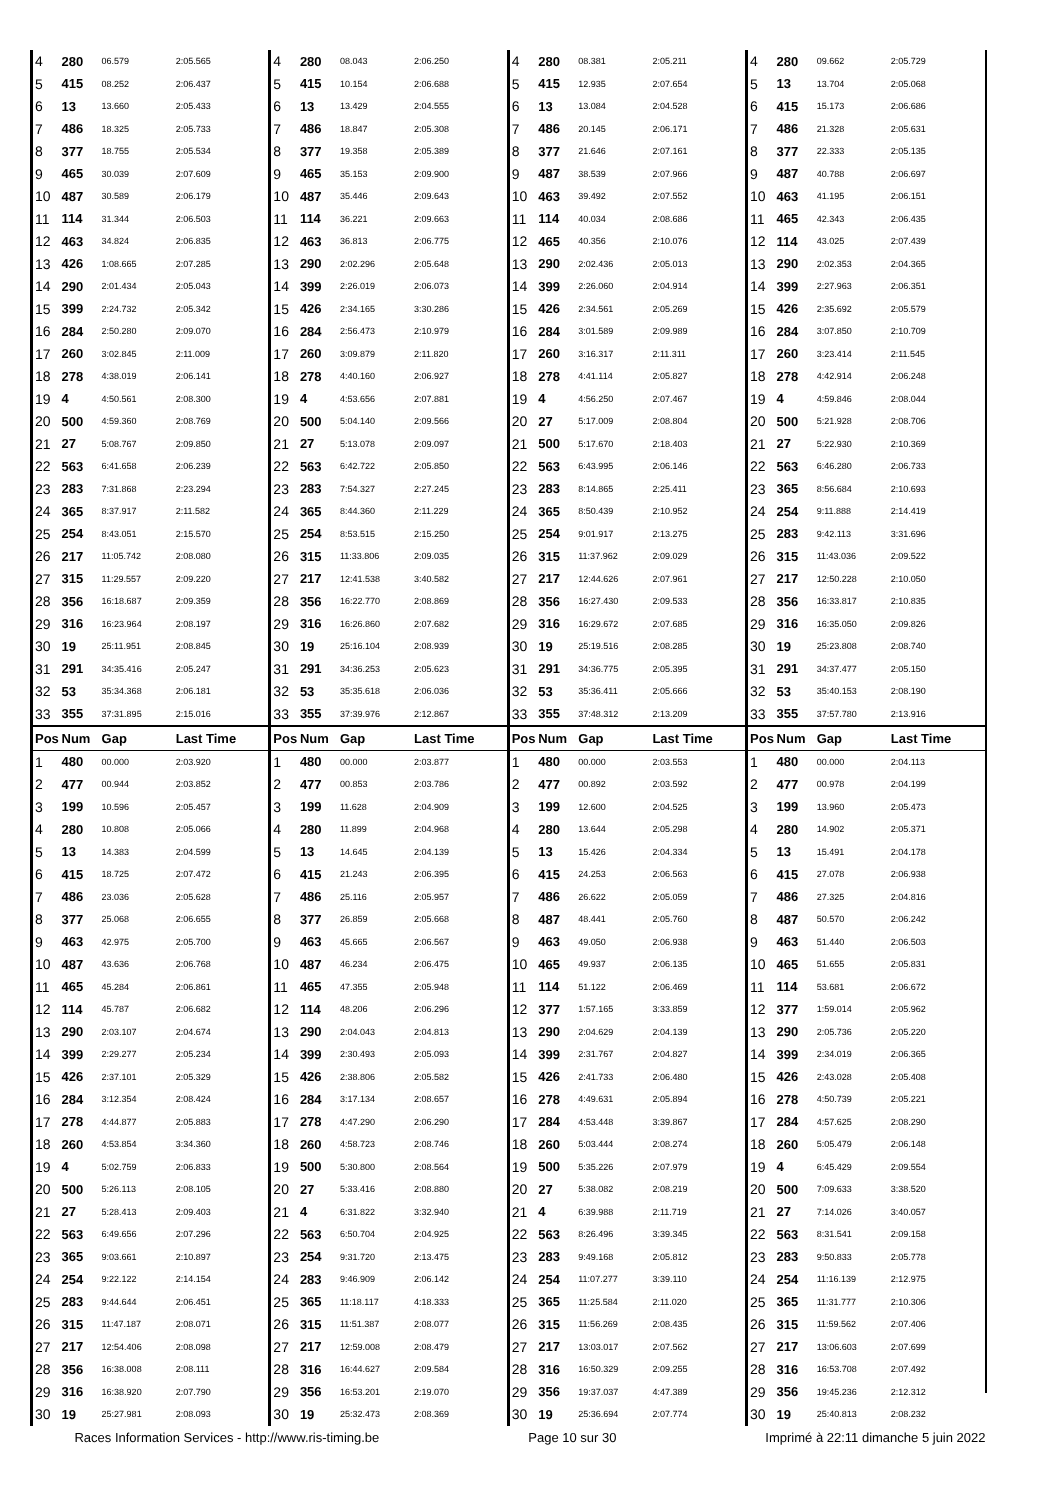| 4 | 280 | 06.579 | 2:05.565 | 4 | 280 | 08.043 | 2:06.250 | 4 | 280 | 08.381 | 2:05.211 | 4 | 280 | 09.662 | 2:05.729 |
| 5 | 415 | 08.252 | 2:06.437 | 5 | 415 | 10.154 | 2:06.688 | 5 | 415 | 12.935 | 2:07.654 | 5 | 13 | 13.704 | 2:05.068 |
| 6 | 13 | 13.660 | 2:05.433 | 6 | 13 | 13.429 | 2:04.555 | 6 | 13 | 13.084 | 2:04.528 | 6 | 415 | 15.173 | 2:06.686 |
| 7 | 486 | 18.325 | 2:05.733 | 7 | 486 | 18.847 | 2:05.308 | 7 | 486 | 20.145 | 2:06.171 | 7 | 486 | 21.328 | 2:05.631 |
| 8 | 377 | 18.755 | 2:05.534 | 8 | 377 | 19.358 | 2:05.389 | 8 | 377 | 21.646 | 2:07.161 | 8 | 377 | 22.333 | 2:05.135 |
| 9 | 465 | 30.039 | 2:07.609 | 9 | 465 | 35.153 | 2:09.900 | 9 | 487 | 38.539 | 2:07.966 | 9 | 487 | 40.788 | 2:06.697 |
| 10 | 487 | 30.589 | 2:06.179 | 10 | 487 | 35.446 | 2:09.643 | 10 | 463 | 39.492 | 2:07.552 | 10 | 463 | 41.195 | 2:06.151 |
| 11 | 114 | 31.344 | 2:06.503 | 11 | 114 | 36.221 | 2:09.663 | 11 | 114 | 40.034 | 2:08.686 | 11 | 465 | 42.343 | 2:06.435 |
| 12 | 463 | 34.824 | 2:06.835 | 12 | 463 | 36.813 | 2:06.775 | 12 | 465 | 40.356 | 2:10.076 | 12 | 114 | 43.025 | 2:07.439 |
| 13 | 426 | 1:08.665 | 2:07.285 | 13 | 290 | 2:02.296 | 2:05.648 | 13 | 290 | 2:02.436 | 2:05.013 | 13 | 290 | 2:02.353 | 2:04.365 |
| 14 | 290 | 2:01.434 | 2:05.043 | 14 | 399 | 2:26.019 | 2:06.073 | 14 | 399 | 2:26.060 | 2:04.914 | 14 | 399 | 2:27.963 | 2:06.351 |
| 15 | 399 | 2:24.732 | 2:05.342 | 15 | 426 | 2:34.165 | 3:30.286 | 15 | 426 | 2:34.561 | 2:05.269 | 15 | 426 | 2:35.692 | 2:05.579 |
| 16 | 284 | 2:50.280 | 2:09.070 | 16 | 284 | 2:56.473 | 2:10.979 | 16 | 284 | 3:01.589 | 2:09.989 | 16 | 284 | 3:07.850 | 2:10.709 |
| 17 | 260 | 3:02.845 | 2:11.009 | 17 | 260 | 3:09.879 | 2:11.820 | 17 | 260 | 3:16.317 | 2:11.311 | 17 | 260 | 3:23.414 | 2:11.545 |
| 18 | 278 | 4:38.019 | 2:06.141 | 18 | 278 | 4:40.160 | 2:06.927 | 18 | 278 | 4:41.114 | 2:05.827 | 18 | 278 | 4:42.914 | 2:06.248 |
| 19 | 4 | 4:50.561 | 2:08.300 | 19 | 4 | 4:53.656 | 2:07.881 | 19 | 4 | 4:56.250 | 2:07.467 | 19 | 4 | 4:59.846 | 2:08.044 |
| 20 | 500 | 4:59.360 | 2:08.769 | 20 | 500 | 5:04.140 | 2:09.566 | 20 | 27 | 5:17.009 | 2:08.804 | 20 | 500 | 5:21.928 | 2:08.706 |
| 21 | 27 | 5:08.767 | 2:09.850 | 21 | 27 | 5:13.078 | 2:09.097 | 21 | 500 | 5:17.670 | 2:18.403 | 21 | 27 | 5:22.930 | 2:10.369 |
| 22 | 563 | 6:41.658 | 2:06.239 | 22 | 563 | 6:42.722 | 2:05.850 | 22 | 563 | 6:43.995 | 2:06.146 | 22 | 563 | 6:46.280 | 2:06.733 |
| 23 | 283 | 7:31.868 | 2:23.294 | 23 | 283 | 7:54.327 | 2:27.245 | 23 | 283 | 8:14.865 | 2:25.411 | 23 | 365 | 8:56.684 | 2:10.693 |
| 24 | 365 | 8:37.917 | 2:11.582 | 24 | 365 | 8:44.360 | 2:11.229 | 24 | 365 | 8:50.439 | 2:10.952 | 24 | 254 | 9:11.888 | 2:14.419 |
| 25 | 254 | 8:43.051 | 2:15.570 | 25 | 254 | 8:53.515 | 2:15.250 | 25 | 254 | 9:01.917 | 2:13.275 | 25 | 283 | 9:42.113 | 3:31.696 |
| 26 | 217 | 11:05.742 | 2:08.080 | 26 | 315 | 11:33.806 | 2:09.035 | 26 | 315 | 11:37.962 | 2:09.029 | 26 | 315 | 11:43.036 | 2:09.522 |
| 27 | 315 | 11:29.557 | 2:09.220 | 27 | 217 | 12:41.538 | 3:40.582 | 27 | 217 | 12:44.626 | 2:07.961 | 27 | 217 | 12:50.228 | 2:10.050 |
| 28 | 356 | 16:18.687 | 2:09.359 | 28 | 356 | 16:22.770 | 2:08.869 | 28 | 356 | 16:27.430 | 2:09.533 | 28 | 356 | 16:33.817 | 2:10.835 |
| 29 | 316 | 16:23.964 | 2:08.197 | 29 | 316 | 16:26.860 | 2:07.682 | 29 | 316 | 16:29.672 | 2:07.685 | 29 | 316 | 16:35.050 | 2:09.826 |
| 30 | 19 | 25:11.951 | 2:08.845 | 30 | 19 | 25:16.104 | 2:08.939 | 30 | 19 | 25:19.516 | 2:08.285 | 30 | 19 | 25:23.808 | 2:08.740 |
| 31 | 291 | 34:35.416 | 2:05.247 | 31 | 291 | 34:36.253 | 2:05.623 | 31 | 291 | 34:36.775 | 2:05.395 | 31 | 291 | 34:37.477 | 2:05.150 |
| 32 | 53 | 35:34.368 | 2:06.181 | 32 | 53 | 35:35.618 | 2:06.036 | 32 | 53 | 35:36.411 | 2:05.666 | 32 | 53 | 35:40.153 | 2:08.190 |
| 33 | 355 | 37:31.895 | 2:15.016 | 33 | 355 | 37:39.976 | 2:12.867 | 33 | 355 | 37:48.312 | 2:13.209 | 33 | 355 | 37:57.780 | 2:13.916 |
| Pos | Num | Gap | Last Time | Pos | Num | Gap | Last Time | Pos | Num | Gap | Last Time | Pos | Num | Gap | Last Time |
| 1 | 480 | 00.000 | 2:03.920 | 1 | 480 | 00.000 | 2:03.877 | 1 | 480 | 00.000 | 2:03.553 | 1 | 480 | 00.000 | 2:04.113 |
| 2 | 477 | 00.944 | 2:03.852 | 2 | 477 | 00.853 | 2:03.786 | 2 | 477 | 00.892 | 2:03.592 | 2 | 477 | 00.978 | 2:04.199 |
| 3 | 199 | 10.596 | 2:05.457 | 3 | 199 | 11.628 | 2:04.909 | 3 | 199 | 12.600 | 2:04.525 | 3 | 199 | 13.960 | 2:05.473 |
| 4 | 280 | 10.808 | 2:05.066 | 4 | 280 | 11.899 | 2:04.968 | 4 | 280 | 13.644 | 2:05.298 | 4 | 280 | 14.902 | 2:05.371 |
| 5 | 13 | 14.383 | 2:04.599 | 5 | 13 | 14.645 | 2:04.139 | 5 | 13 | 15.426 | 2:04.334 | 5 | 13 | 15.491 | 2:04.178 |
| 6 | 415 | 18.725 | 2:07.472 | 6 | 415 | 21.243 | 2:06.395 | 6 | 415 | 24.253 | 2:06.563 | 6 | 415 | 27.078 | 2:06.938 |
| 7 | 486 | 23.036 | 2:05.628 | 7 | 486 | 25.116 | 2:05.957 | 7 | 486 | 26.622 | 2:05.059 | 7 | 486 | 27.325 | 2:04.816 |
| 8 | 377 | 25.068 | 2:06.655 | 8 | 377 | 26.859 | 2:05.668 | 8 | 487 | 48.441 | 2:05.760 | 8 | 487 | 50.570 | 2:06.242 |
| 9 | 463 | 42.975 | 2:05.700 | 9 | 463 | 45.665 | 2:06.567 | 9 | 463 | 49.050 | 2:06.938 | 9 | 463 | 51.440 | 2:06.503 |
| 10 | 487 | 43.636 | 2:06.768 | 10 | 487 | 46.234 | 2:06.475 | 10 | 465 | 49.937 | 2:06.135 | 10 | 465 | 51.655 | 2:05.831 |
| 11 | 465 | 45.284 | 2:06.861 | 11 | 465 | 47.355 | 2:05.948 | 11 | 114 | 51.122 | 2:06.469 | 11 | 114 | 53.681 | 2:06.672 |
| 12 | 114 | 45.787 | 2:06.682 | 12 | 114 | 48.206 | 2:06.296 | 12 | 377 | 1:57.165 | 3:33.859 | 12 | 377 | 1:59.014 | 2:05.962 |
| 13 | 290 | 2:03.107 | 2:04.674 | 13 | 290 | 2:04.043 | 2:04.813 | 13 | 290 | 2:04.629 | 2:04.139 | 13 | 290 | 2:05.736 | 2:05.220 |
| 14 | 399 | 2:29.277 | 2:05.234 | 14 | 399 | 2:30.493 | 2:05.093 | 14 | 399 | 2:31.767 | 2:04.827 | 14 | 399 | 2:34.019 | 2:06.365 |
| 15 | 426 | 2:37.101 | 2:05.329 | 15 | 426 | 2:38.806 | 2:05.582 | 15 | 426 | 2:41.733 | 2:06.480 | 15 | 426 | 2:43.028 | 2:05.408 |
| 16 | 284 | 3:12.354 | 2:08.424 | 16 | 284 | 3:17.134 | 2:08.657 | 16 | 278 | 4:49.631 | 2:05.894 | 16 | 278 | 4:50.739 | 2:05.221 |
| 17 | 278 | 4:44.877 | 2:05.883 | 17 | 278 | 4:47.290 | 2:06.290 | 17 | 284 | 4:53.448 | 3:39.867 | 17 | 284 | 4:57.625 | 2:08.290 |
| 18 | 260 | 4:53.854 | 3:34.360 | 18 | 260 | 4:58.723 | 2:08.746 | 18 | 260 | 5:03.444 | 2:08.274 | 18 | 260 | 5:05.479 | 2:06.148 |
| 19 | 4 | 5:02.759 | 2:06.833 | 19 | 500 | 5:30.800 | 2:08.564 | 19 | 500 | 5:35.226 | 2:07.979 | 19 | 4 | 6:45.429 | 2:09.554 |
| 20 | 500 | 5:26.113 | 2:08.105 | 20 | 27 | 5:33.416 | 2:08.880 | 20 | 27 | 5:38.082 | 2:08.219 | 20 | 500 | 7:09.633 | 3:38.520 |
| 21 | 27 | 5:28.413 | 2:09.403 | 21 | 4 | 6:31.822 | 3:32.940 | 21 | 4 | 6:39.988 | 2:11.719 | 21 | 27 | 7:14.026 | 3:40.057 |
| 22 | 563 | 6:49.656 | 2:07.296 | 22 | 563 | 6:50.704 | 2:04.925 | 22 | 563 | 8:26.496 | 3:39.345 | 22 | 563 | 8:31.541 | 2:09.158 |
| 23 | 365 | 9:03.661 | 2:10.897 | 23 | 254 | 9:31.720 | 2:13.475 | 23 | 283 | 9:49.168 | 2:05.812 | 23 | 283 | 9:50.833 | 2:05.778 |
| 24 | 254 | 9:22.122 | 2:14.154 | 24 | 283 | 9:46.909 | 2:06.142 | 24 | 254 | 11:07.277 | 3:39.110 | 24 | 254 | 11:16.139 | 2:12.975 |
| 25 | 283 | 9:44.644 | 2:06.451 | 25 | 365 | 11:18.117 | 4:18.333 | 25 | 365 | 11:25.584 | 2:11.020 | 25 | 365 | 11:31.777 | 2:10.306 |
| 26 | 315 | 11:47.187 | 2:08.071 | 26 | 315 | 11:51.387 | 2:08.077 | 26 | 315 | 11:56.269 | 2:08.435 | 26 | 315 | 11:59.562 | 2:07.406 |
| 27 | 217 | 12:54.406 | 2:08.098 | 27 | 217 | 12:59.008 | 2:08.479 | 27 | 217 | 13:03.017 | 2:07.562 | 27 | 217 | 13:06.603 | 2:07.699 |
| 28 | 356 | 16:38.008 | 2:08.111 | 28 | 316 | 16:44.627 | 2:09.584 | 28 | 316 | 16:50.329 | 2:09.255 | 28 | 316 | 16:53.708 | 2:07.492 |
| 29 | 316 | 16:38.920 | 2:07.790 | 29 | 356 | 16:53.201 | 2:19.070 | 29 | 356 | 19:37.037 | 4:47.389 | 29 | 356 | 19:45.236 | 2:12.312 |
| 30 | 19 | 25:27.981 | 2:08.093 | 30 | 19 | 25:32.473 | 2:08.369 | 30 | 19 | 25:36.694 | 2:07.774 | 30 | 19 | 25:40.813 | 2:08.232 |
Races Information Services - http://www.ris-timing.be Page 10 sur 30 Imprimé à 22:11 dimanche 5 juin 2022